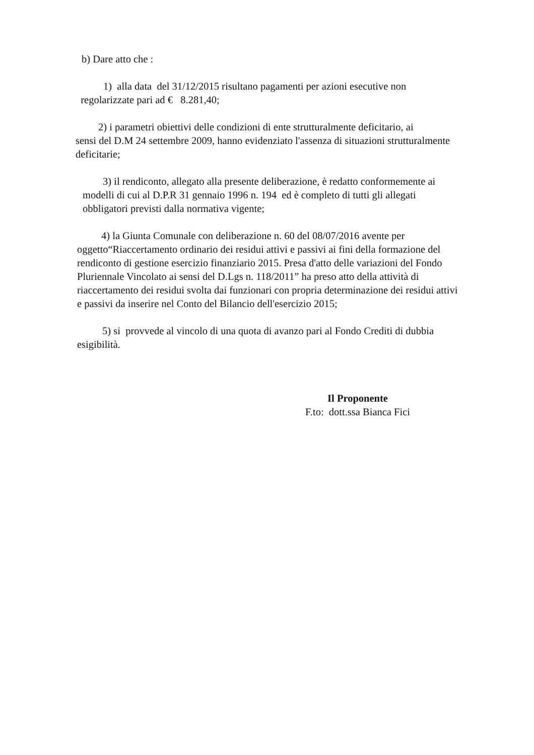b) Dare atto che :
1) alla data del 31/12/2015 risultano pagamenti per azioni esecutive non
regolarizzate pari ad € 8.281,40;
2) i parametri obiettivi delle condizioni di ente strutturalmente deficitario, ai
sensi del D.M 24 settembre 2009, hanno evidenziato l'assenza di situazioni strutturalmente deficitarie;
3) il rendiconto, allegato alla presente deliberazione, è redatto conformemente ai modelli di cui al D.P.R 31 gennaio 1996 n. 194 ed è completo di tutti gli allegati obbligatori previsti dalla normativa vigente;
4) la Giunta Comunale con deliberazione n. 60 del 08/07/2016 avente per oggetto“Riaccertamento ordinario dei residui attivi e passivi ai fini della formazione del rendiconto di gestione esercizio finanziario 2015. Presa d'atto delle variazioni del Fondo Pluriennale Vincolato ai sensi del D.Lgs n. 118/2011” ha preso atto della attività di riaccertamento dei residui svolta dai funzionari con propria determinazione dei residui attivi e passivi da inserire nel Conto del Bilancio dell'esercizio 2015;
5) si provvede al vincolo di una quota di avanzo pari al Fondo Crediti di dubbia esigibilità.
Il Proponente
F.to: dott.ssa Bianca Fici